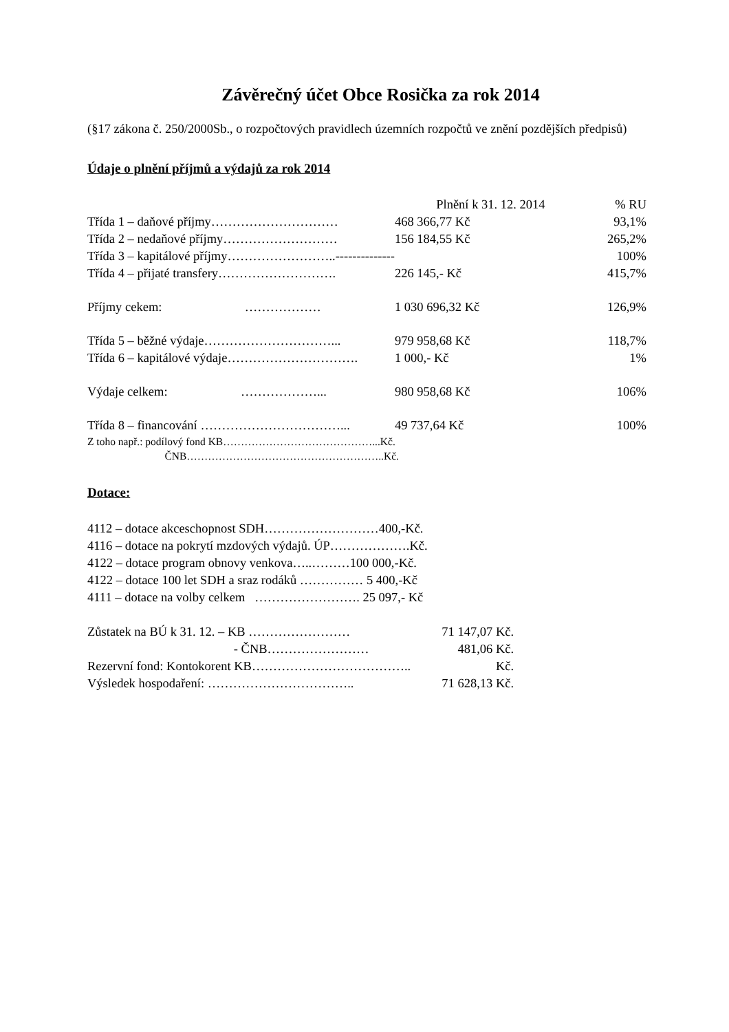Závěrečný účet Obce Rosička za rok 2014
(§17 zákona č. 250/2000Sb., o rozpočtových pravidlech územních rozpočtů ve znění pozdějších předpisů)
Údaje o plnění příjmů a výdajů za rok 2014
| | Plnění k 31. 12. 2014 | % RU |
| Třída 1 – daňové příjmy………………………… | 468 366,77 Kč | 93,1% |
| Třída 2 – nedaňové příjmy……………………… | 156 184,55 Kč | 265,2% |
| Třída 3 – kapitálové příjmy……………………..-------------- | | 100% |
| Třída 4 – přijaté transfery………………………. | 226 145,- Kč | 415,7% |
| Příjmy cekem: ……………… | 1 030 696,32 Kč | 126,9% |
| Třída 5 – běžné výdaje…………………………... | 979 958,68 Kč | 118,7% |
| Třída 6 – kapitálové výdaje…………………………. | 1 000,- Kč | 1% |
| Výdaje celkem: ………………... | 980 958,68 Kč | 106% |
| Třída 8 – financování ……………………………... | 49 737,64 Kč | 100% |
| Z toho např.: podílový fond KB……………………………………...Kč. | | |
| ČNB………………………………………………..Kč. | | |
Dotace:
4112 – dotace akceschopnost SDH………………………400,-Kč.
4116 – dotace na pokrytí mzdových výdajů. ÚP……………….Kč.
4122 – dotace program obnovy venkova…..………100 000,-Kč.
4122 – dotace 100 let SDH a sraz rodáků …………… 5 400,-Kč
4111 – dotace na volby celkem ……………………. 25 097,- Kč
| Zůstatek na BÚ k 31. 12. – KB …………………… | 71 147,07 Kč. |
| - ČNB…………………… | 481,06 Kč. |
| Rezervní fond: Kontokorent KB……………………………….. | Kč. |
| Výsledek hospodaření: …………………………….. | 71 628,13 Kč. |